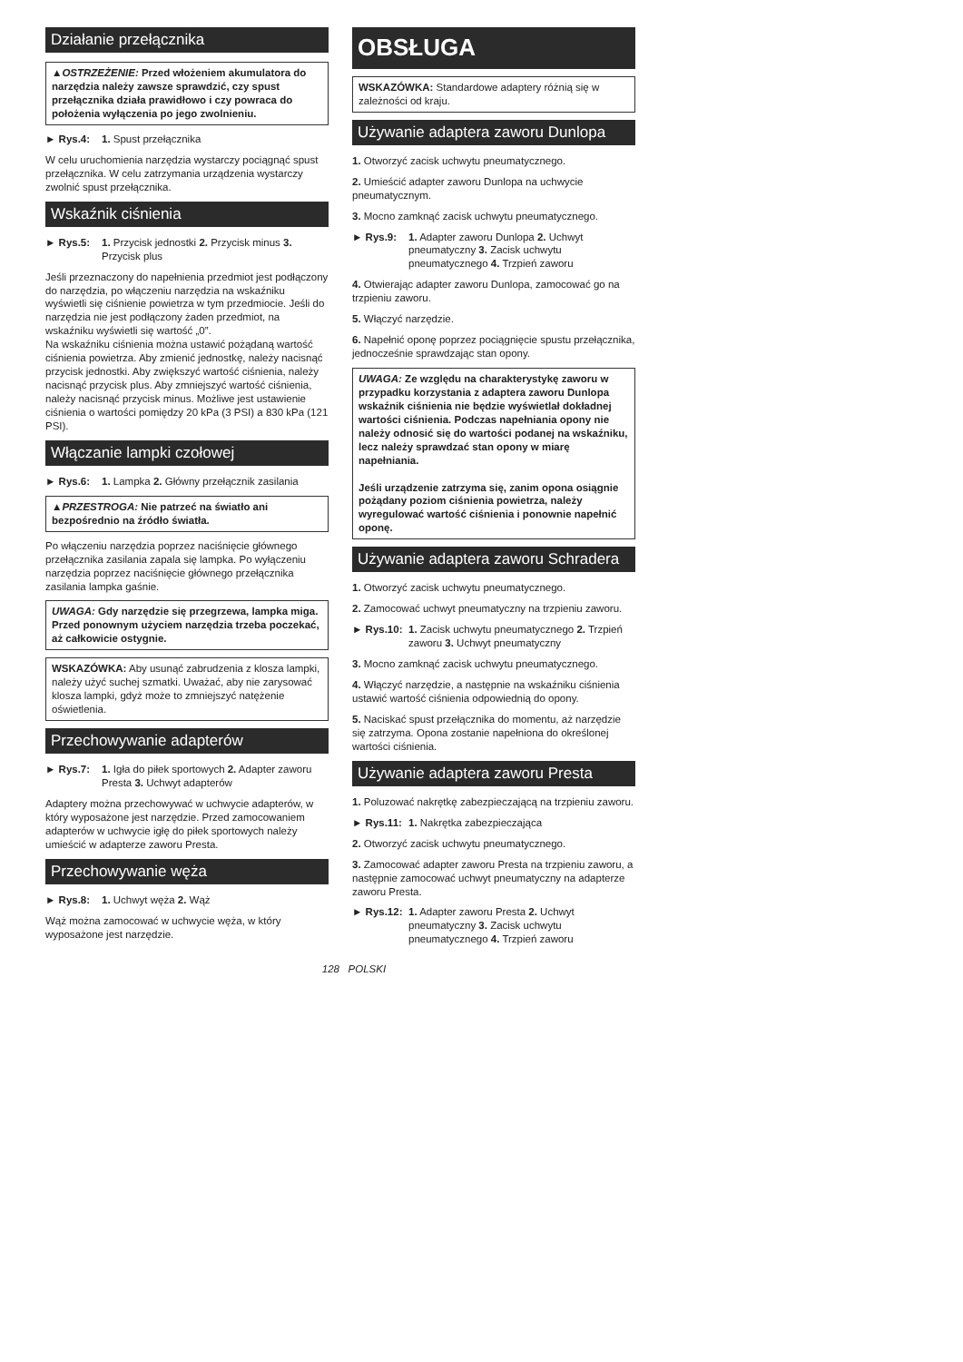Działanie przełącznika
▲OSTRZEŻENIE: Przed włożeniem akumulatora do narzędzia należy zawsze sprawdzić, czy spust przełącznika działa prawidłowo i czy powraca do położenia wyłączenia po jego zwolnieniu.
► Rys.4: 1. Spust przełącznika
W celu uruchomienia narzędzia wystarczy pociągnąć spust przełącznika. W celu zatrzymania urządzenia wystarczy zwolnić spust przełącznika.
Wskaźnik ciśnienia
► Rys.5: 1. Przycisk jednostki 2. Przycisk minus 3. Przycisk plus
Jeśli przeznaczony do napełnienia przedmiot jest podłączony do narzędzia, po włączeniu narzędzia na wskaźniku wyświetli się ciśnienie powietrza w tym przedmiocie. Jeśli do narzędzia nie jest podłączony żaden przedmiot, na wskaźniku wyświetli się wartość „0”.
Na wskaźniku ciśnienia można ustawić pożądaną wartość ciśnienia powietrza. Aby zmienić jednostkę, należy nacisnąć przycisk jednostki. Aby zwiększyć wartość ciśnienia, należy nacisnąć przycisk plus. Aby zmniejszyć wartość ciśnienia, należy nacisnąć przycisk minus. Możliwe jest ustawienie ciśnienia o wartości pomiędzy 20 kPa (3 PSI) a 830 kPa (121 PSI).
Włączanie lampki czołowej
► Rys.6: 1. Lampka 2. Główny przełącznik zasilania
▲PRZESTROGA: Nie patrzeć na światło ani bezpośrednio na źródło światła.
Po włączeniu narzędzia poprzez naciśnięcie głównego przełącznika zasilania zapala się lampka. Po wyłączeniu narzędzia poprzez naciśnięcie głównego przełącznika zasilania lampka gaśnie.
UWAGA: Gdy narzędzie się przegrzewa, lampka miga. Przed ponownym użyciem narzędzia trzeba poczekać, aż całkowicie ostygnie.
WSKAZÓWKA: Aby usunąć zabrudzenia z klosza lampki, należy użyć suchej szmatki. Uważać, aby nie zarysować klosza lampki, gdyż może to zmniejszyć natężenie oświetlenia.
Przechowywanie adapterów
► Rys.7: 1. Igła do piłek sportowych 2. Adapter zaworu Presta 3. Uchwyt adapterów
Adaptery można przechowywać w uchwycie adapterów, w który wyposażone jest narzędzie. Przed zamocowaniem adapterów w uchwycie igłę do piłek sportowych należy umieścić w adapterze zaworu Presta.
Przechowywanie węża
► Rys.8: 1. Uchwyt węża 2. Wąż
Wąż można zamocować w uchwycie węża, w który wyposażone jest narzędzie.
OBSŁUGA
WSKAZÓWKA: Standardowe adaptery różnią się w zależności od kraju.
Używanie adaptera zaworu Dunlopa
1. Otworzyć zacisk uchwytu pneumatycznego.
2. Umieścić adapter zaworu Dunlopa na uchwycie pneumatycznym.
3. Mocno zamknąć zacisk uchwytu pneumatycznego.
► Rys.9: 1. Adapter zaworu Dunlopa 2. Uchwyt pneumatyczny 3. Zacisk uchwytu pneumatycznego 4. Trzpień zaworu
4. Otwierając adapter zaworu Dunlopa, zamocować go na trzpieniu zaworu.
5. Włączyć narzędzie.
6. Napełnić oponę poprzez pociągnięcie spustu przełącznika, jednocześnie sprawdzając stan opony.
UWAGA: Ze względu na charakterystykę zaworu w przypadku korzystania z adaptera zaworu Dunlopa wskaźnik ciśnienia nie będzie wyświetlał dokładnej wartości ciśnienia. Podczas napełniania opony nie należy odnosić się do wartości podanej na wskaźniku, lecz należy sprawdzać stan opony w miarę napełniania.
Jeśli urządzenie zatrzyma się, zanim opona osiągnie pożądany poziom ciśnienia powietrza, należy wyregulować wartość ciśnienia i ponownie napełnić oponę.
Używanie adaptera zaworu Schradera
1. Otworzyć zacisk uchwytu pneumatycznego.
2. Zamocować uchwyt pneumatyczny na trzpieniu zaworu.
► Rys.10: 1. Zacisk uchwytu pneumatycznego 2. Trzpień zaworu 3. Uchwyt pneumatyczny
3. Mocno zamknąć zacisk uchwytu pneumatycznego.
4. Włączyć narzędzie, a następnie na wskaźniku ciśnienia ustawić wartość ciśnienia odpowiednią do opony.
5. Naciskać spust przełącznika do momentu, aż narzędzie się zatrzyma. Opona zostanie napełniona do określonej wartości ciśnienia.
Używanie adaptera zaworu Presta
1. Poluzować nakrętkę zabezpieczającą na trzpieniu zaworu.
► Rys.11: 1. Nakrętka zabezpieczająca
2. Otworzyć zacisk uchwytu pneumatycznego.
3. Zamocować adapter zaworu Presta na trzpieniu zaworu, a następnie zamocować uchwyt pneumatyczny na adapterze zaworu Presta.
► Rys.12: 1. Adapter zaworu Presta 2. Uchwyt pneumatyczny 3. Zacisk uchwytu pneumatycznego 4. Trzpień zaworu
128 POLSKI